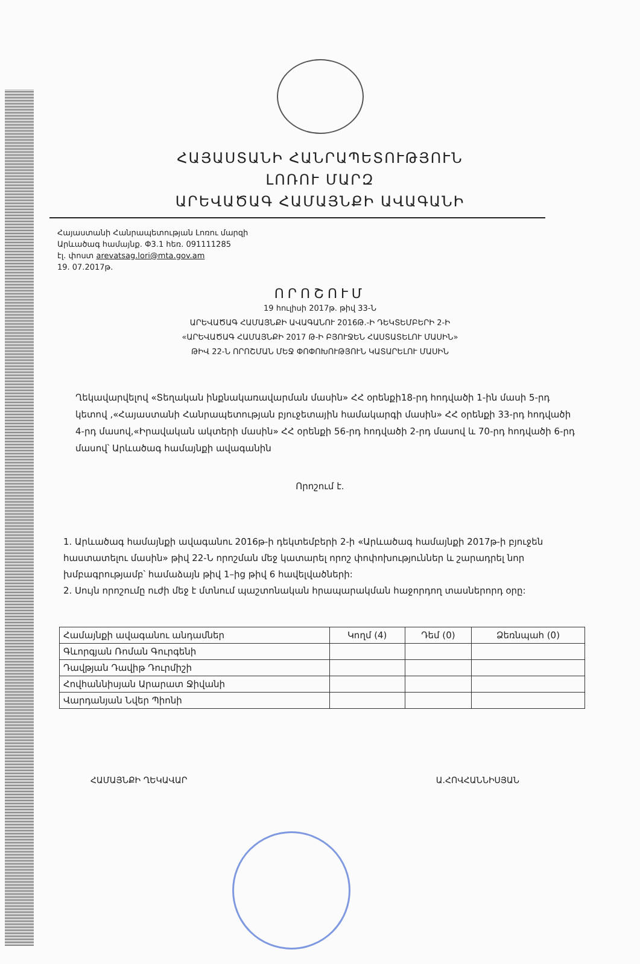ՀԱՅԱՍՏԱՆԻ ՀԱՆՐԱՊԵՏՈՒԹՅՈՒՆ
ԼՈՌՈՒ ՄԱՐԶ
ԱՐԵՎԱԾԱԳ ՀԱՄԱՅՆՔԻ ԱՎԱԳԱՆԻ
Հայաստանի Հանրապետության Լոռու մարզի
Արևածագ համայնք. Փ3.1 հեռ. 091111285
էլ. փոստ arevatsag.lori@mta.gov.am
19. 07.2017թ.
ՈՐՈՇՈՒՄ
19 հուլիսի 2017թ. թիվ 33-Ն
ԱՐԵՎԱԾԱԳ ՀԱՄԱՅՆՔԻ ԱՎԱԳԱՆՈՒ 2016Թ.-Ի ԴԵԿՏԵՄԲԵՐԻ 2-Ի
«ԱՐԵՎԱԾԱԳ ՀԱՄԱՅՆՔԻ 2017 Թ-Ի ԲՅՈՒՋԵՆ ՀԱՍՏԱՏԵԼՈՒ ՄԱՍԻՆ»
ԹԻՎ 22-Ն ՈՐՈՇՄԱՆ ՄԵՋ ՓՈՓՈԽՈՒԹՅՈՒՆ ԿԱՏԱՐԵԼՈՒ ՄԱՍԻՆ
Ղեկավարվելով «Տեղական ինքնակառավարման մասին» ՀՀ օրենքի18-րդ հոդվածի 1-ին մասի 5-րդ կետով ,«Հայաստանի Հանրապետության բյուջետային համակարգի մասին» ՀՀ օրենքի 33-րդ հոդվածի 4-րդ մասով,«Իրավական ակտերի մասին» ՀՀ օրենքի 56-րդ հոդվածի 2-րդ մասով և 70-րդ հոդվածի 6-րդ մասով՝ Արևածագ համայնքի ավագանին
Որոշում է.
1. Արևածագ համայնքի ավագանու 2016թ-ի դեկտեմբերի 2-ի «Արևածագ համայնքի 2017թ-ի բյուջեն հաստատելու մասին» թիվ 22-Ն որոշման մեջ կատարել որոշ փոփոխություններ և շարադրել նոր խմբագրությամբ՝ համաձայն թիվ 1–ից թիվ 6 հավելվածների:
2. Սույն որոշումը ուժի մեջ է մտնում պաշտոնական հրապարակման հաջորդող տասներորդ օրը:
| Համայնքի ավագանու անդամներ | Կողմ (4) | Դեմ (0) | Ձեռնպահ (0) |
| Գևորգյան Ռոման Գուրգենի | | | |
| Դավթյան Դավիթ Դուրմիշի | | | |
| Հովհաննիսյան Արարատ Ջիվանի | | | |
| Վարդանյան Նվեր Պիոնի | | | |
ՀԱՄԱՅՆՔԻ ՂԵԿԱՎԱՐ Ա.ՀՈՎՀԱՆՆԻՍՅԱՆ